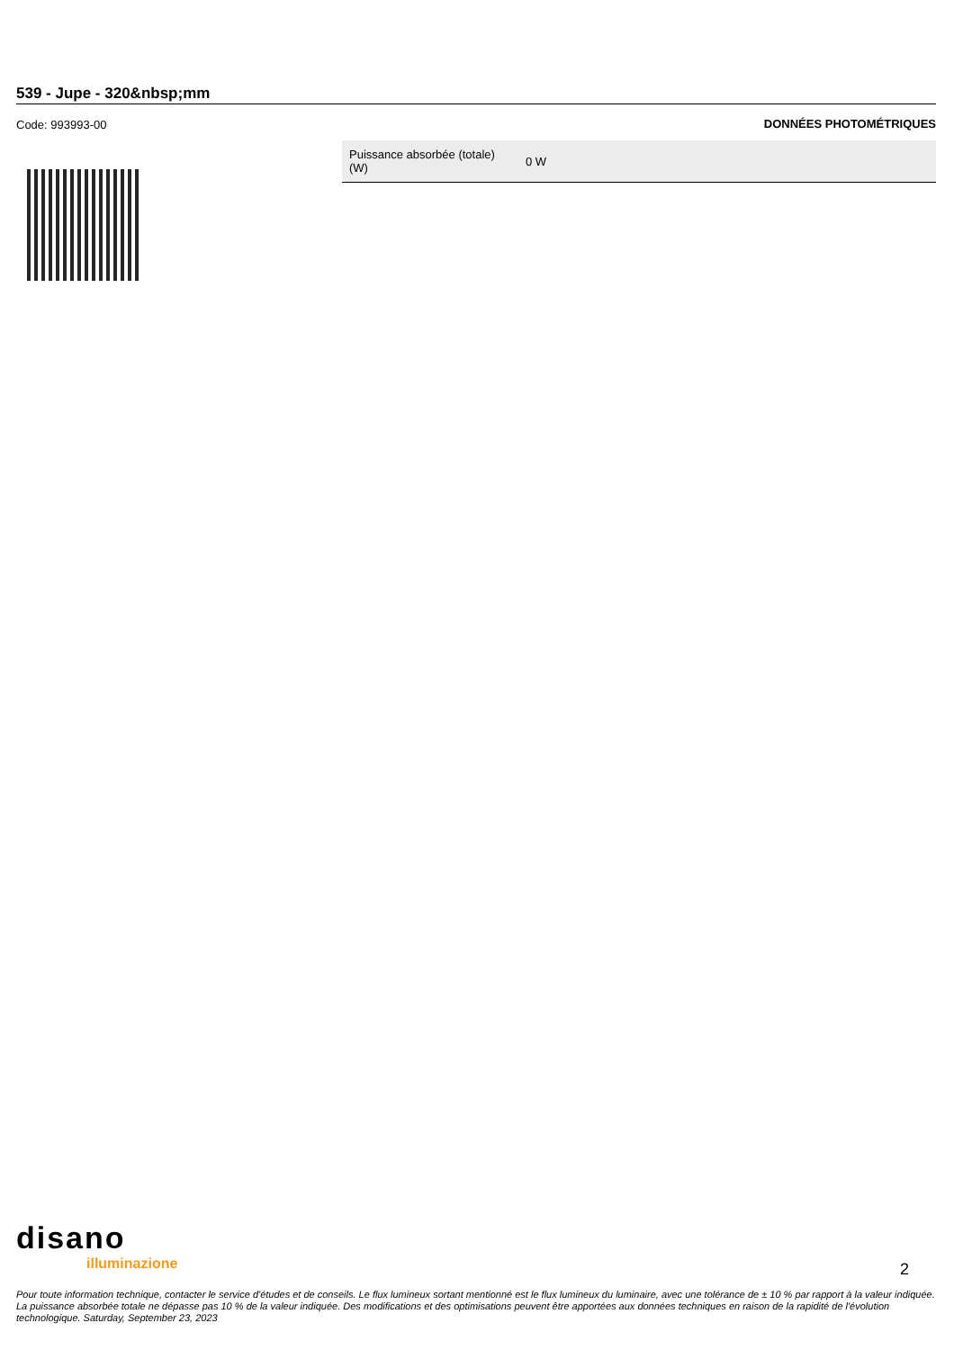539 - Jupe - 320&nbsp;mm
Code: 993993-00 DONNÉES PHOTOMÉTRIQUES
| Puissance absorbée (totale) (W) | 0 W |
disano
illuminazione
2
Pour toute information technique, contacter le service d'études et de conseils. Le flux lumineux sortant mentionné est le flux lumineux du luminaire, avec une tolérance de ± 10 % par rapport à la valeur indiquée. La puissance absorbée totale ne dépasse pas 10 % de la valeur indiquée. Des modifications et des optimisations peuvent être apportées aux données techniques en raison de la rapidité de l'évolution technologique. Saturday, September 23, 2023